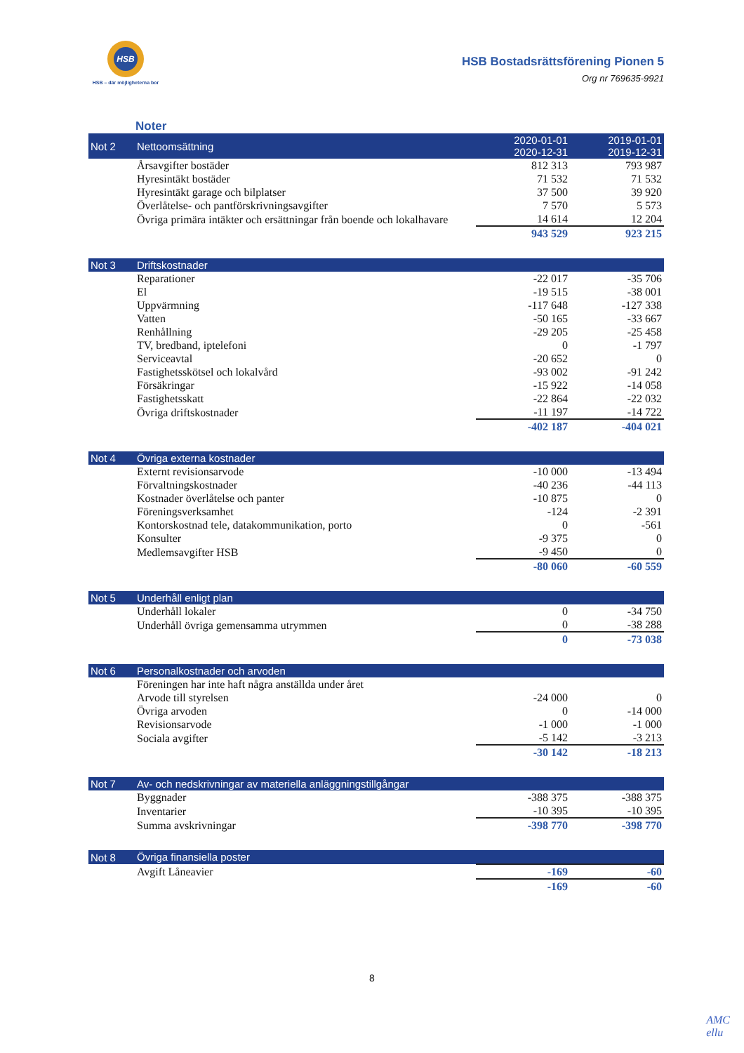HSB
HSB – där möjligheterna bor
HSB Bostadsrättsförening Pionen 5
Org nr 769635-9921
Noter
| Not 2 | Nettoomsättning | 2020-01-01 2020-12-31 | 2019-01-01 2019-12-31 |
| --- | --- | --- | --- |
| | Årsavgifter bostäder | 812 313 | 793 987 |
| | Hyresintäkt bostäder | 71 532 | 71 532 |
| | Hyresintäkt garage och bilplatser | 37 500 | 39 920 |
| | Överlåtelse- och pantförskrivningsavgifter | 7 570 | 5 573 |
| | Övriga primära intäkter och ersättningar från boende och lokalhavare | 14 614 | 12 204 |
| | | 943 529 | 923 215 |
| Not 3 | Driftskostnader | | |
| --- | --- | --- | --- |
| | Reparationer | -22 017 | -35 706 |
| | El | -19 515 | -38 001 |
| | Uppvärmning | -117 648 | -127 338 |
| | Vatten | -50 165 | -33 667 |
| | Renhållning | -29 205 | -25 458 |
| | TV, bredband, iptelefoni | 0 | -1 797 |
| | Serviceavtal | -20 652 | 0 |
| | Fastighetsskötsel och lokalvård | -93 002 | -91 242 |
| | Försäkringar | -15 922 | -14 058 |
| | Fastighetsskatt | -22 864 | -22 032 |
| | Övriga driftskostnader | -11 197 | -14 722 |
| | | -402 187 | -404 021 |
| Not 4 | Övriga externa kostnader | | |
| --- | --- | --- | --- |
| | Externt revisionsarvode | -10 000 | -13 494 |
| | Förvaltningskostnader | -40 236 | -44 113 |
| | Kostnader överlåtelse och panter | -10 875 | 0 |
| | Föreningsverksamhet | -124 | -2 391 |
| | Kontorskostnad tele, datakommunikation, porto | 0 | -561 |
| | Konsulter | -9 375 | 0 |
| | Medlemsavgifter HSB | -9 450 | 0 |
| | | -80 060 | -60 559 |
| Not 5 | Underhåll enligt plan | | |
| --- | --- | --- | --- |
| | Underhåll lokaler | 0 | -34 750 |
| | Underhåll övriga gemensamma utrymmen | 0 | -38 288 |
| | | 0 | -73 038 |
| Not 6 | Personalkostnader och arvoden | | |
| --- | --- | --- | --- |
| | Föreningen har inte haft några anställda under året | | |
| | Arvode till styrelsen | -24 000 | 0 |
| | Övriga arvoden | 0 | -14 000 |
| | Revisionsarvode | -1 000 | -1 000 |
| | Sociala avgifter | -5 142 | -3 213 |
| | | -30 142 | -18 213 |
| Not 7 | Av- och nedskrivningar av materiella anläggningstillgångar | | |
| --- | --- | --- | --- |
| | Byggnader | -388 375 | -388 375 |
| | Inventarier | -10 395 | -10 395 |
| | Summa avskrivningar | -398 770 | -398 770 |
| Not 8 | Övriga finansiella poster | | |
| --- | --- | --- | --- |
| | Avgift Låneavier | -169 | -60 |
| | | -169 | -60 |
8
AMC
ellu